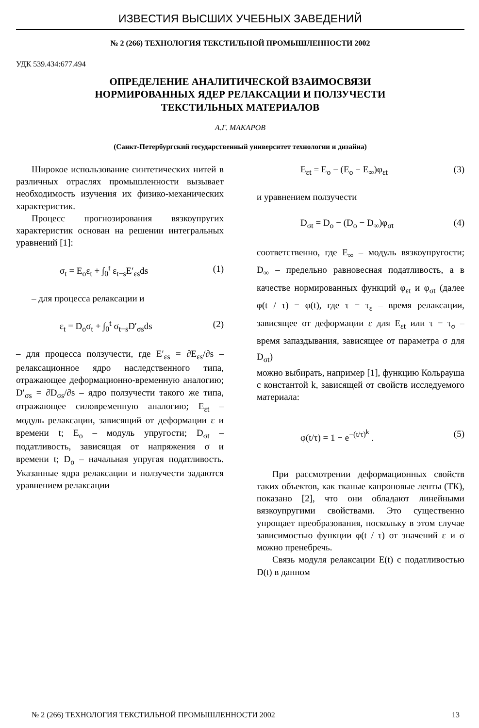ИЗВЕСТИЯ ВЫСШИХ УЧЕБНЫХ ЗАВЕДЕНИЙ
№ 2 (266) ТЕХНОЛОГИЯ ТЕКСТИЛЬНОЙ ПРОМЫШЛЕННОСТИ 2002
УДК 539.434:677.494
ОПРЕДЕЛЕНИЕ АНАЛИТИЧЕСКОЙ ВЗАИМОСВЯЗИ
НОРМИРОВАННЫХ ЯДЕР РЕЛАКСАЦИИ И ПОЛЗУЧЕСТИ
ТЕКСТИЛЬНЫХ МАТЕРИАЛОВ
А.Г. МАКАРОВ
(Санкт-Петербургский государственный университет технологии и дизайна)
Широкое использование синтетических нитей в различных отраслях промышленности вызывает необходимость изучения их физико-механических характеристик.
Процесс прогнозирования вязкоупругих характеристик основан на решении интегральных уравнений [1]:
σ<sub>t</sub> = E<sub>o</sub>ε<sub>t</sub> + ∫<sub>0</sub><sup>t</sup> ε<sub>t−s</sub>E′<sub>εs</sub>ds (1)
– для процесса релаксации и
ε<sub>t</sub> = D<sub>o</sub>σ<sub>t</sub> + ∫<sub>0</sub><sup>t</sup> σ<sub>t−s</sub>D′<sub>σs</sub>ds (2)
– для процесса ползучести, где E′<sub>εs</sub> = ∂E<sub>εs</sub>/∂s – релаксационное ядро наследственного типа, отражающее деформационно-временную аналогию; D′<sub>σs</sub> = ∂D<sub>σs</sub>/∂s – ядро ползучести такого же типа, отражающее силовременную аналогию; E<sub>εt</sub> – модуль релаксации, зависящий от деформации ε и времени t; E<sub>o</sub> – модуль упругости; D<sub>σt</sub> – податливость, зависящая от напряжения σ и времени t; D<sub>o</sub> – начальная упругая податливость. Указанные ядра релаксации и ползучести задаются уравнением релаксации
E<sub>εt</sub> = E<sub>o</sub> − (E<sub>o</sub> − E<sub>∞</sub>)φ<sub>εt</sub> (3)
и уравнением ползучести
D<sub>σt</sub> = D<sub>o</sub> − (D<sub>o</sub> − D<sub>∞</sub>)φ<sub>σt</sub> (4)
соответственно, где E<sub>∞</sub> – модуль вязкоупругости; D<sub>∞</sub> – предельно равновесная податливость, а в качестве нормированных функций φ<sub>εt</sub> и φ<sub>σt</sub> (далее φ(t / τ) = φ(t), где τ = τ<sub>ε</sub> – время релаксации, зависящее от деформации ε для E<sub>εt</sub> или τ = τ<sub>σ</sub> – время запаздывания, зависящее от параметра σ для D<sub>σt</sub>)
можно выбирать, например [1], функцию Кольрауша с константой k, зависящей от свойств исследуемого материала:
φ(t/τ) = 1 − e<sup>−(t/τ)<sup>k</sup></sup> . (5)
При рассмотрении деформационных свойств таких объектов, как тканые капроновые ленты (ТК), показано [2], что они обладают линейными вязкоупругими свойствами. Это существенно упрощает преобразования, поскольку в этом случае зависимостью функции φ(t / τ) от значений ε и σ можно пренебречь.
Связь модуля релаксации E(t) с податливостью D(t) в данном
№ 2 (266) ТЕХНОЛОГИЯ ТЕКСТИЛЬНОЙ ПРОМЫШЛЕННОСТИ 2002 13